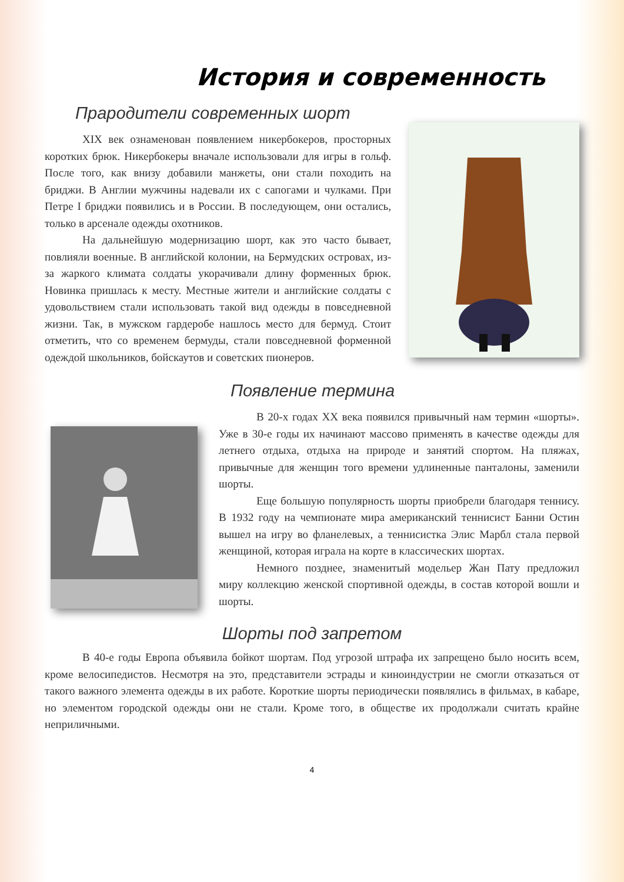История и современность
Прародители современных шорт
XIX век ознаменован появлением никербокеров, просторных коротких брюк. Никербокеры вначале использовали для игры в гольф. После того, как внизу добавили манжеты, они стали походить на бриджи. В Англии мужчины надевали их с сапогами и чулками. При Петре I бриджи появились и в России. В последующем, они остались, только в арсенале одежды охотников.
На дальнейшую модернизацию шорт, как это часто бывает, повлияли военные. В английской колонии, на Бермудских островах, из-за жаркого климата солдаты укорачивали длину форменных брюк. Новинка пришлась к месту. Местные жители и английские солдаты с удовольствием стали использовать такой вид одежды в повседневной жизни. Так, в мужском гардеробе нашлось место для бермуд. Стоит отметить, что со временем бермуды, стали повседневной форменной одеждой школьников, бойскаутов и советских пионеров.
Появление термина
В 20-х годах XX века появился привычный нам термин «шорты». Уже в 30-е годы их начинают массово применять в качестве одежды для летнего отдыха, отдыха на природе и занятий спортом. На пляжах, привычные для женщин того времени удлиненные панталоны, заменили шорты.
Еще большую популярность шорты приобрели благодаря теннису. В 1932 году на чемпионате мира американский теннисист Банни Остин вышел на игру во фланелевых, а теннисистка Элис Марбл стала первой женщиной, которая играла на корте в классических шортах.
Немного позднее, знаменитый модельер Жан Пату предложил миру коллекцию женской спортивной одежды, в состав которой вошли и шорты.
Шорты под запретом
В 40-е годы Европа объявила бойкот шортам. Под угрозой штрафа их запрещено было носить всем, кроме велосипедистов. Несмотря на это, представители эстрады и киноиндустрии не смогли отказаться от такого важного элемента одежды в их работе. Короткие шорты периодически появлялись в фильмах, в кабаре, но элементом городской одежды они не стали. Кроме того, в обществе их продолжали считать крайне неприличными.
4